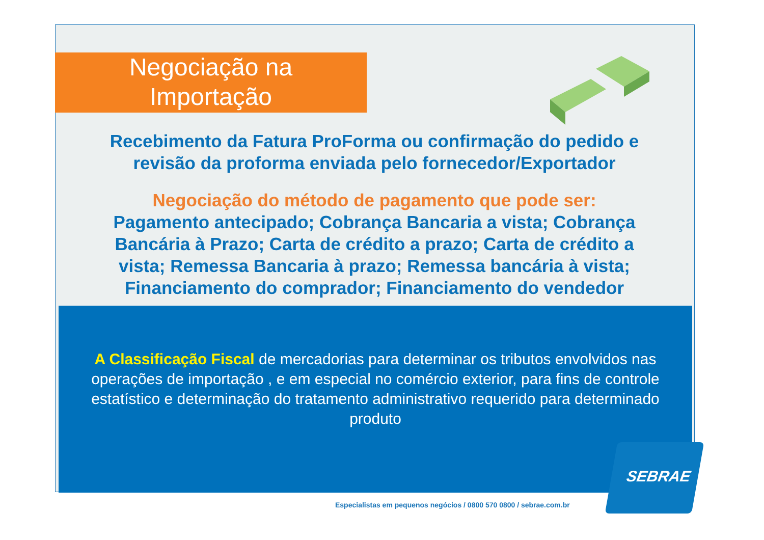Negociação na
Importação
Recebimento da Fatura ProForma ou confirmação do pedido e revisão da proforma enviada pelo fornecedor/Exportador
Negociação do método de pagamento que pode ser:
Pagamento antecipado; Cobrança Bancaria a vista; Cobrança Bancária à Prazo; Carta de crédito a prazo; Carta de crédito a vista; Remessa Bancaria à prazo; Remessa bancária à vista; Financiamento do comprador; Financiamento do vendedor
A Classificação Fiscal de mercadorias para determinar os tributos envolvidos nas operações de importação , e em especial no comércio exterior, para fins de controle estatístico e determinação do tratamento administrativo requerido para determinado produto
Especialistas em pequenos negócios / 0800 570 0800 / sebrae.com.br
SEBRAE